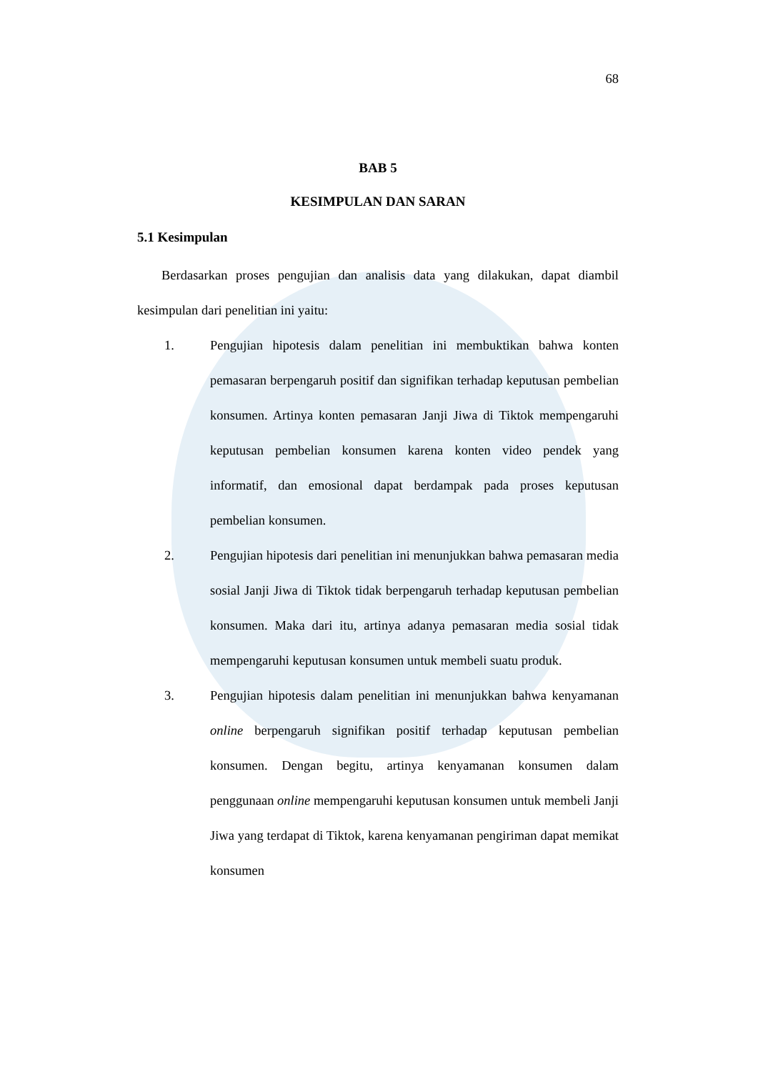68
BAB 5
KESIMPULAN DAN SARAN
5.1 Kesimpulan
Berdasarkan proses pengujian dan analisis data yang dilakukan, dapat diambil kesimpulan dari penelitian ini yaitu:
1. Pengujian hipotesis dalam penelitian ini membuktikan bahwa konten pemasaran berpengaruh positif dan signifikan terhadap keputusan pembelian konsumen. Artinya konten pemasaran Janji Jiwa di Tiktok mempengaruhi keputusan pembelian konsumen karena konten video pendek yang informatif, dan emosional dapat berdampak pada proses keputusan pembelian konsumen.
2. Pengujian hipotesis dari penelitian ini menunjukkan bahwa pemasaran media sosial Janji Jiwa di Tiktok tidak berpengaruh terhadap keputusan pembelian konsumen. Maka dari itu, artinya adanya pemasaran media sosial tidak mempengaruhi keputusan konsumen untuk membeli suatu produk.
3. Pengujian hipotesis dalam penelitian ini menunjukkan bahwa kenyamanan online berpengaruh signifikan positif terhadap keputusan pembelian konsumen. Dengan begitu, artinya kenyamanan konsumen dalam penggunaan online mempengaruhi keputusan konsumen untuk membeli Janji Jiwa yang terdapat di Tiktok, karena kenyamanan pengiriman dapat memikat konsumen